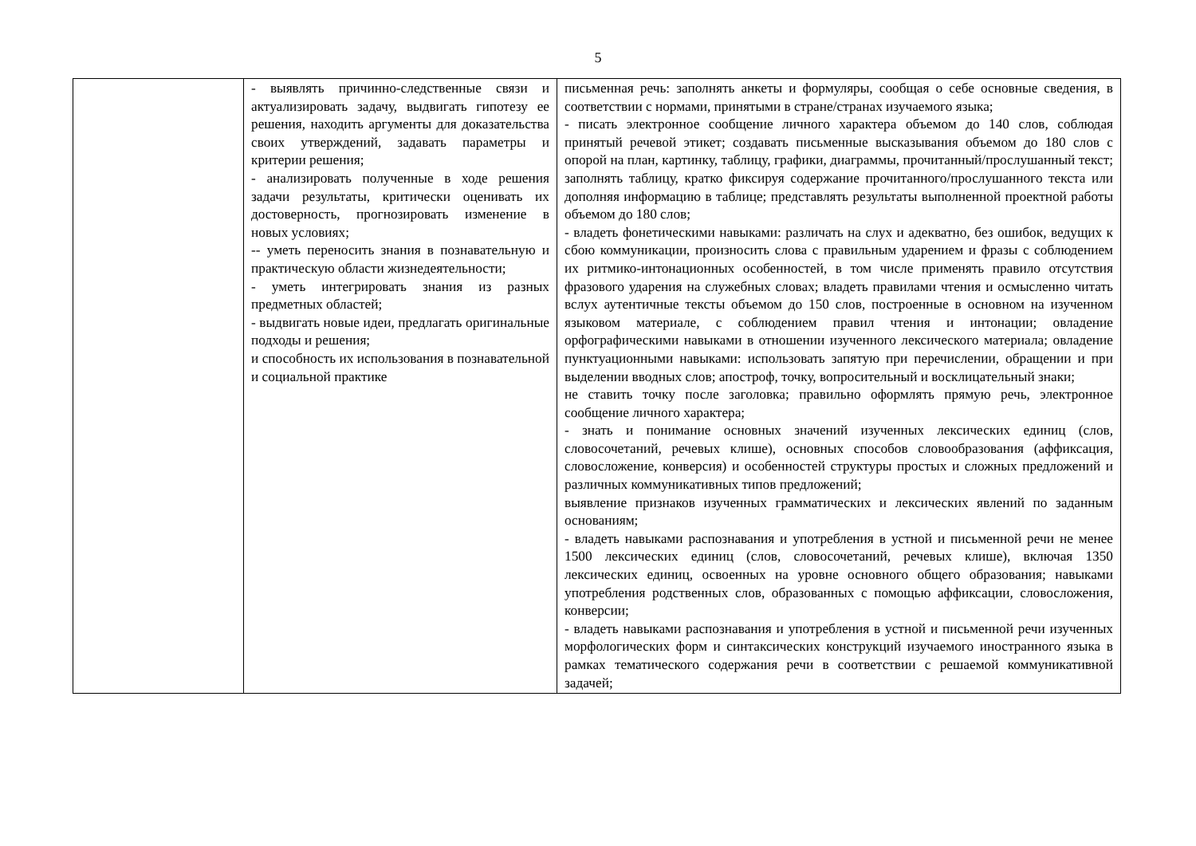5
| | - выявлять причинно-следственные связи и актуализировать задачу, выдвигать гипотезу ее решения, находить аргументы для доказательства своих утверждений, задавать параметры и критерии решения; - анализировать полученные в ходе решения задачи результаты, критически оценивать их достоверность, прогнозировать изменение в новых условиях; -- уметь переносить знания в познавательную и практическую области жизнедеятельности; - уметь интегрировать знания из разных предметных областей; - выдвигать новые идеи, предлагать оригинальные подходы и решения; и способность их использования в познавательной и социальной практике | письменная речь: заполнять анкеты и формуляры, сообщая о себе основные сведения, в соответствии с нормами, принятыми в стране/странах изучаемого языка; - писать электронное сообщение личного характера объемом до 140 слов, соблюдая принятый речевой этикет; создавать письменные высказывания объемом до 180 слов с опорой на план, картинку, таблицу, графики, диаграммы, прочитанный/прослушанный текст; заполнять таблицу, кратко фиксируя содержание прочитанного/прослушанного текста или дополняя информацию в таблице; представлять результаты выполненной проектной работы объемом до 180 слов; - владеть фонетическими навыками: различать на слух и адекватно, без ошибок, ведущих к сбою коммуникации, произносить слова с правильным ударением и фразы с соблюдением их ритмико-интонационных особенностей, в том числе применять правило отсутствия фразового ударения на служебных словах; владеть правилами чтения и осмысленно читать вслух аутентичные тексты объемом до 150 слов, построенные в основном на изученном языковом материале, с соблюдением правил чтения и интонации; овладение орфографическими навыками в отношении изученного лексического материала; овладение пунктуационными навыками: использовать запятую при перечислении, обращении и при выделении вводных слов; апостроф, точку, вопросительный и восклицательный знаки; не ставить точку после заголовка; правильно оформлять прямую речь, электронное сообщение личного характера; - знать и понимание основных значений изученных лексических единиц (слов, словосочетаний, речевых клише), основных способов словообразования (аффиксация, словосложение, конверсия) и особенностей структуры простых и сложных предложений и различных коммуникативных типов предложений; выявление признаков изученных грамматических и лексических явлений по заданным основаниям; - владеть навыками распознавания и употребления в устной и письменной речи не менее 1500 лексических единиц (слов, словосочетаний, речевых клише), включая 1350 лексических единиц, освоенных на уровне основного общего образования; навыками употребления родственных слов, образованных с помощью аффиксации, словосложения, конверсии; - владеть навыками распознавания и употребления в устной и письменной речи изученных морфологических форм и синтаксических конструкций изучаемого иностранного языка в рамках тематического содержания речи в соответствии с решаемой коммуникативной задачей; |